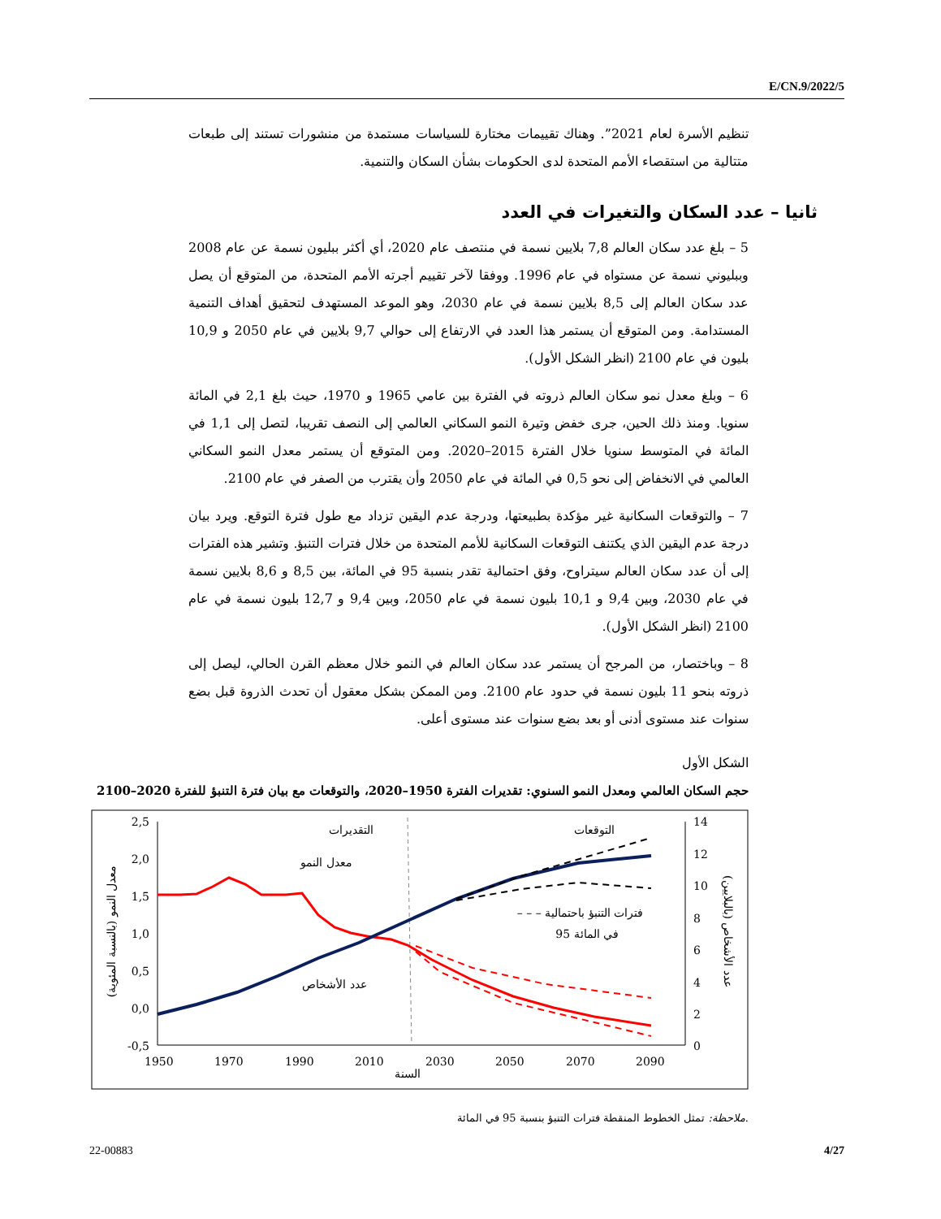E/CN.9/2022/5
تنظيم الأسرة لعام 2021”. وهناك تقييمات مختارة للسياسات مستمدة من منشورات تستند إلى طبعات متتالية من استقصاء الأمم المتحدة لدى الحكومات بشأن السكان والتنمية.
ثانيا – عدد السكان والتغيرات في العدد
5 – بلغ عدد سكان العالم 7,8 بلايين نسمة في منتصف عام 2020، أي أكثر ببليون نسمة عن عام 2008 وببليوني نسمة عن مستواه في عام 1996. ووفقا لآخر تقييم أجرته الأمم المتحدة، من المتوقع أن يصل عدد سكان العالم إلى 8,5 بلايين نسمة في عام 2030، وهو الموعد المستهدف لتحقيق أهداف التنمية المستدامة. ومن المتوقع أن يستمر هذا العدد في الارتفاع إلى حوالي 9,7 بلايين في عام 2050 و 10,9 بليون في عام 2100 (انظر الشكل الأول).
6 – وبلغ معدل نمو سكان العالم ذروته في الفترة بين عامي 1965 و 1970، حيث بلغ 2,1 في المائة سنويا. ومنذ ذلك الحين، جرى خفض وتيرة النمو السكاني العالمي إلى النصف تقريبا، لتصل إلى 1,1 في المائة في المتوسط سنويا خلال الفترة 2015–2020. ومن المتوقع أن يستمر معدل النمو السكاني العالمي في الانخفاض إلى نحو 0,5 في المائة في عام 2050 وأن يقترب من الصفر في عام 2100.
7 – والتوقعات السكانية غير مؤكدة بطبيعتها، ودرجة عدم اليقين تزداد مع طول فترة التوقع. ويرد بيان درجة عدم اليقين الذي يكتنف التوقعات السكانية للأمم المتحدة من خلال فترات التنبؤ. وتشير هذه الفترات إلى أن عدد سكان العالم سيتراوح، وفق احتمالية تقدر بنسبة 95 في المائة، بين 8,5 و 8,6 بلايين نسمة في عام 2030، وبين 9,4 و 10,1 بليون نسمة في عام 2050، وبين 9,4 و 12,7 بليون نسمة في عام 2100 (انظر الشكل الأول).
8 – وباختصار، من المرجح أن يستمر عدد سكان العالم في النمو خلال معظم القرن الحالي، ليصل إلى ذروته بنحو 11 بليون نسمة في حدود عام 2100. ومن الممكن بشكل معقول أن تحدث الذروة قبل بضع سنوات عند مستوى أدنى أو بعد بضع سنوات عند مستوى أعلى.
الشكل الأول
حجم السكان العالمي ومعدل النمو السنوي: تقديرات الفترة 1950–2020، والتوقعات مع بيان فترة التنبؤ للفترة 2020–2100
2,5
2,0
1,5
1,0
0,5
0,0
-0,5
14
12
10
8
6
4
2
0
1950
1970
1990
2010
2030
2050
2070
2090
السنة
التقديرات
التوقعات
معدل النمو
عدد الأشخاص
– – – فترات التنبؤ باحتمالية
95 في المائة
معدل النمو (بالنسبة المئوية)
عدد الأشخاص (بالبلايين)
ملاحظة: تمثل الخطوط المنقطة فترات التنبؤ بنسبة 95 في المائة.
22-00883 4/27